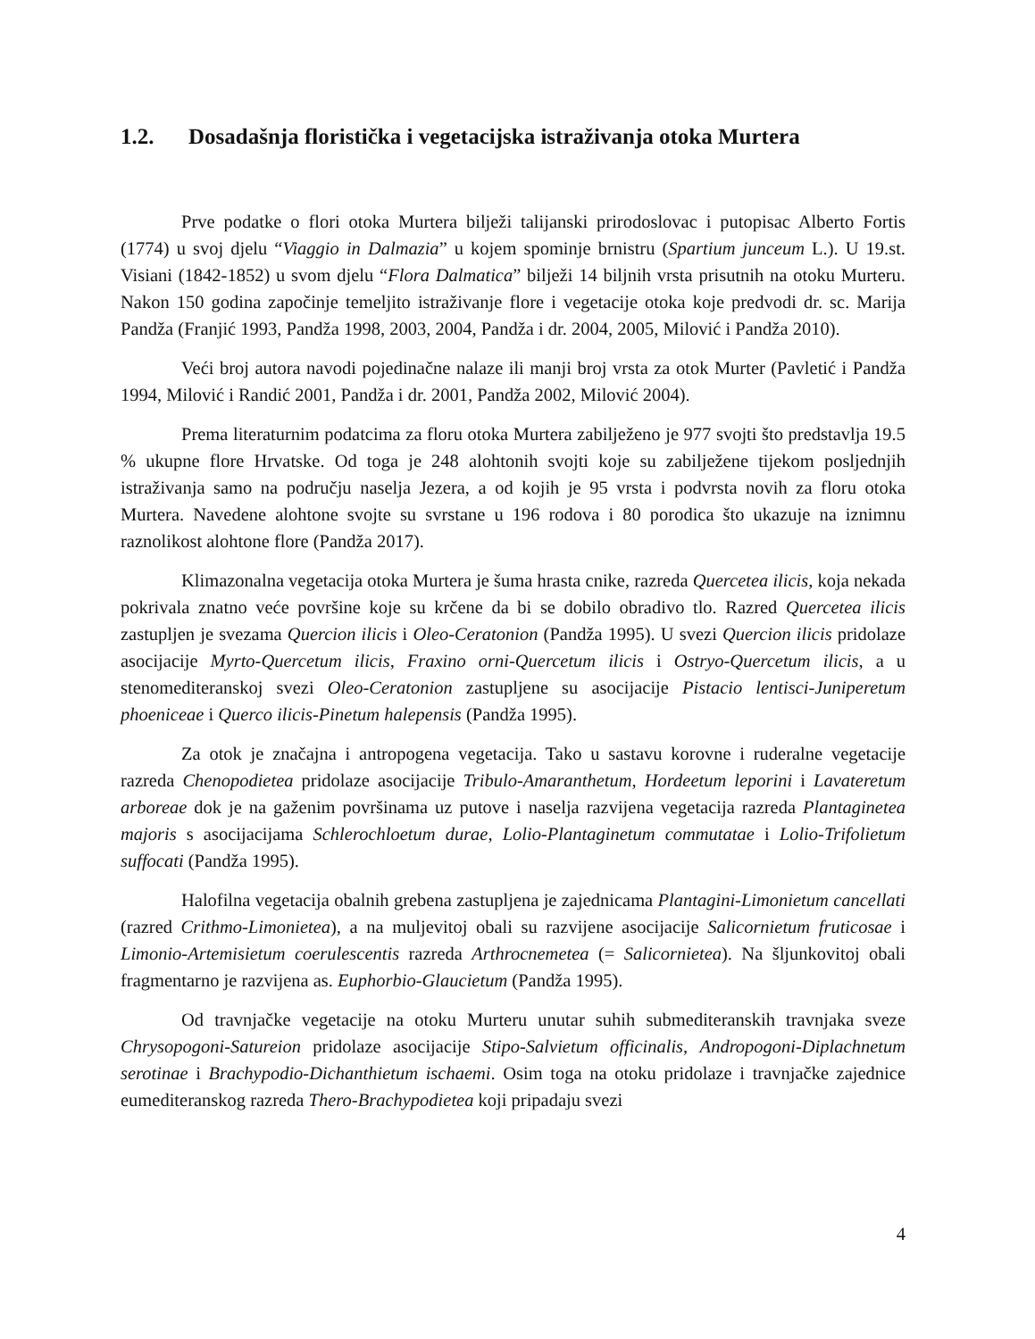1.2. Dosadašnja floristička i vegetacijska istraživanja otoka Murtera
Prve podatke o flori otoka Murtera bilježi talijanski prirodoslovac i putopisac Alberto Fortis (1774) u svoj djelu “Viaggio in Dalmazia” u kojem spominje brnistru (Spartium junceum L.). U 19.st. Visiani (1842-1852) u svom djelu “Flora Dalmatica” bilježi 14 biljnih vrsta prisutnih na otoku Murteru. Nakon 150 godina započinje temeljito istraživanje flore i vegetacije otoka koje predvodi dr. sc. Marija Pandža (Franjić 1993, Pandža 1998, 2003, 2004, Pandža i dr. 2004, 2005, Milović i Pandža 2010).
Veći broj autora navodi pojedinačne nalaze ili manji broj vrsta za otok Murter (Pavletić i Pandža 1994, Milović i Randić 2001, Pandža i dr. 2001, Pandža 2002, Milović 2004).
Prema literaturnim podatcima za floru otoka Murtera zabilježeno je 977 svojti što predstavlja 19.5 % ukupne flore Hrvatske. Od toga je 248 alohtonih svojti koje su zabilježene tijekom posljednjih istraživanja samo na području naselja Jezera, a od kojih je 95 vrsta i podvrsta novih za floru otoka Murtera. Navedene alohtone svojte su svrstane u 196 rodova i 80 porodica što ukazuje na iznimnu raznolikost alohtone flore (Pandža 2017).
Klimazonalna vegetacija otoka Murtera je šuma hrasta cnike, razreda Quercetea ilicis, koja nekada pokrivala znatno veće površine koje su krčene da bi se dobilo obradivo tlo. Razred Quercetea ilicis zastupljen je svezama Quercion ilicis i Oleo-Ceratonion (Pandža 1995). U svezi Quercion ilicis pridolaze asocijacije Myrto-Quercetum ilicis, Fraxino orni-Quercetum ilicis i Ostryo-Quercetum ilicis, a u stenomediteranskoj svezi Oleo-Ceratonion zastupljene su asocijacije Pistacio lentisci-Juniperetum phoeniceae i Querco ilicis-Pinetum halepensis (Pandža 1995).
Za otok je značajna i antropogena vegetacija. Tako u sastavu korovne i ruderalne vegetacije razreda Chenopodietea pridolaze asocijacije Tribulo-Amaranthetum, Hordeetum leporini i Lavateretum arboreae dok je na gaženim površinama uz putove i naselja razvijena vegetacija razreda Plantaginetea majoris s asocijacijama Schlerochloetum durae, Lolio-Plantaginetum commutatae i Lolio-Trifolietum suffocati (Pandža 1995).
Halofilna vegetacija obalnih grebena zastupljena je zajednicama Plantagini-Limonietum cancellati (razred Crithmo-Limonietea), a na muljevitoj obali su razvijene asocijacije Salicornietum fruticosae i Limonio-Artemisietum coerulescentis razreda Arthrocnemetea (= Salicornietea). Na šljunkovitoj obali fragmentarno je razvijena as. Euphorbio-Glaucietum (Pandža 1995).
Od travnjačke vegetacije na otoku Murteru unutar suhih submediteranskih travnjaka sveze Chrysopogoni-Satureion pridolaze asocijacije Stipo-Salvietum officinalis, Andropogoni-Diplachnetum serotinae i Brachypodio-Dichanthietum ischaemi. Osim toga na otoku pridolaze i travnjačke zajednice eumediteranskog razreda Thero-Brachypodietea koji pripadaju svezi
4